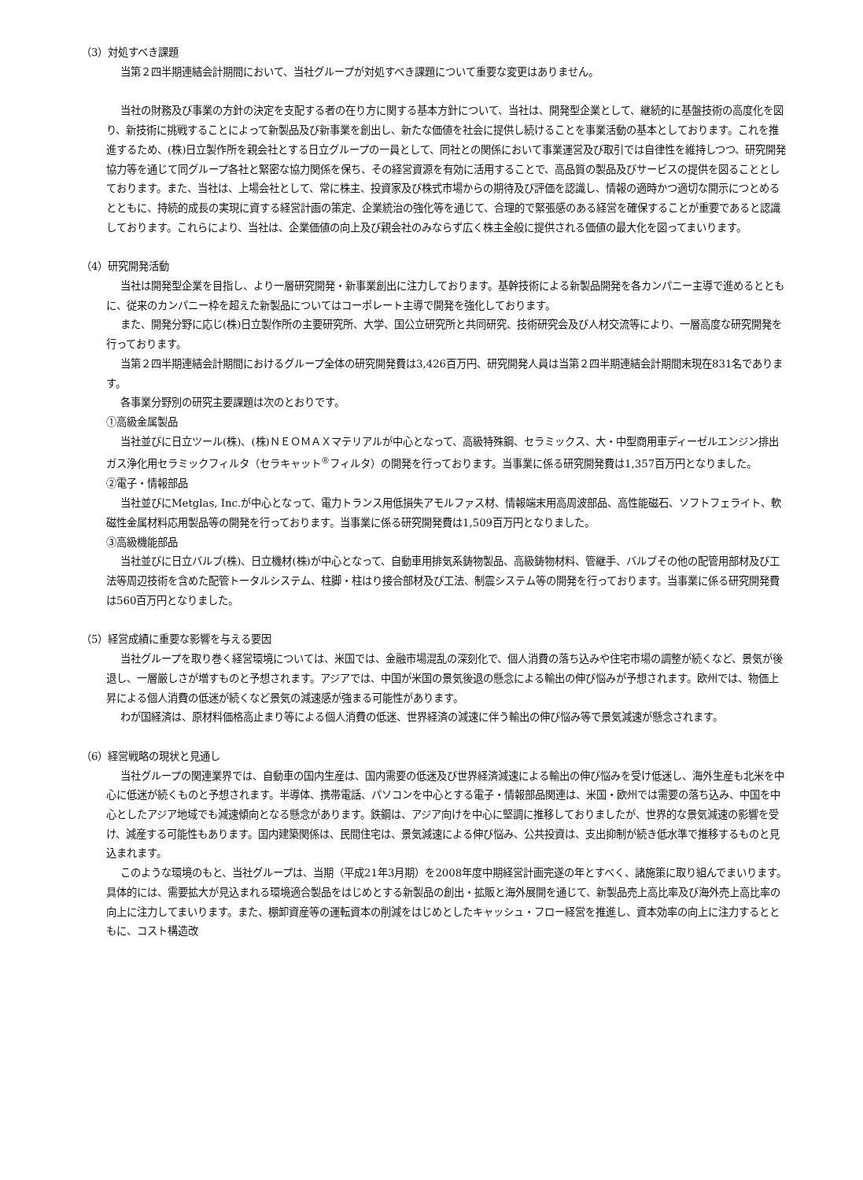（3）対処すべき課題
当第２四半期連結会計期間において、当社グループが対処すべき課題について重要な変更はありません。
当社の財務及び事業の方針の決定を支配する者の在り方に関する基本方針について、当社は、開発型企業として、継続的に基盤技術の高度化を図り、新技術に挑戦することによって新製品及び新事業を創出し、新たな価値を社会に提供し続けることを事業活動の基本としております。これを推進するため、(株)日立製作所を親会社とする日立グループの一員として、同社との関係において事業運営及び取引では自律性を維持しつつ、研究開発協力等を通じて同グループ各社と緊密な協力関係を保ち、その経営資源を有効に活用することで、高品質の製品及びサービスの提供を図ることとしております。また、当社は、上場会社として、常に株主、投資家及び株式市場からの期待及び評価を認識し、情報の適時かつ適切な開示につとめるとともに、持続的成長の実現に資する経営計画の策定、企業統治の強化等を通じて、合理的で緊張感のある経営を確保することが重要であると認識しております。これらにより、当社は、企業価値の向上及び親会社のみならず広く株主全般に提供される価値の最大化を図ってまいります。
（4）研究開発活動
当社は開発型企業を目指し、より一層研究開発・新事業創出に注力しております。基幹技術による新製品開発を各カンパニー主導で進めるとともに、従来のカンパニー枠を超えた新製品についてはコーポレート主導で開発を強化しております。
また、開発分野に応じ(株)日立製作所の主要研究所、大学、国公立研究所と共同研究、技術研究会及び人材交流等により、一層高度な研究開発を行っております。
当第２四半期連結会計期間におけるグループ全体の研究開発費は3,426百万円、研究開発人員は当第２四半期連結会計期間末現在831名であります。
各事業分野別の研究主要課題は次のとおりです。
①高級金属製品
当社並びに日立ツール(株)、(株)ＮＥＯＭＡＸマテリアルが中心となって、高級特殊鋼、セラミックス、大・中型商用車ディーゼルエンジン排出ガス浄化用セラミックフィルタ（セラキャット<sup>®</sup>フィルタ）の開発を行っております。当事業に係る研究開発費は1,357百万円となりました。
②電子・情報部品
当社並びにMetglas, Inc.が中心となって、電力トランス用低損失アモルファス材、情報端末用高周波部品、高性能磁石、ソフトフェライト、軟磁性金属材料応用製品等の開発を行っております。当事業に係る研究開発費は1,509百万円となりました。
③高級機能部品
当社並びに日立バルブ(株)、日立機材(株)が中心となって、自動車用排気系鋳物製品、高級鋳物材料、管継手、バルブその他の配管用部材及び工法等周辺技術を含めた配管トータルシステム、柱脚・柱はり接合部材及び工法、制震システム等の開発を行っております。当事業に係る研究開発費は560百万円となりました。
（5）経営成績に重要な影響を与える要因
当社グループを取り巻く経営環境については、米国では、金融市場混乱の深刻化で、個人消費の落ち込みや住宅市場の調整が続くなど、景気が後退し、一層厳しさが増すものと予想されます。アジアでは、中国が米国の景気後退の懸念による輸出の伸び悩みが予想されます。欧州では、物価上昇による個人消費の低迷が続くなど景気の減速感が強まる可能性があります。
わが国経済は、原材料価格高止まり等による個人消費の低迷、世界経済の減速に伴う輸出の伸び悩み等で景気減速が懸念されます。
（6）経営戦略の現状と見通し
当社グループの関連業界では、自動車の国内生産は、国内需要の低迷及び世界経済減速による輸出の伸び悩みを受け低迷し、海外生産も北米を中心に低迷が続くものと予想されます。半導体、携帯電話、パソコンを中心とする電子・情報部品関連は、米国・欧州では需要の落ち込み、中国を中心としたアジア地域でも減速傾向となる懸念があります。鉄鋼は、アジア向けを中心に堅調に推移しておりましたが、世界的な景気減速の影響を受け、減産する可能性もあります。国内建築関係は、民間住宅は、景気減速による伸び悩み、公共投資は、支出抑制が続き低水準で推移するものと見込まれます。
このような環境のもと、当社グループは、当期（平成21年3月期）を2008年度中期経営計画完遂の年とすべく、諸施策に取り組んでまいります。具体的には、需要拡大が見込まれる環境適合製品をはじめとする新製品の創出・拡販と海外展開を通じて、新製品売上高比率及び海外売上高比率の向上に注力してまいります。また、棚卸資産等の運転資本の削減をはじめとしたキャッシュ・フロー経営を推進し、資本効率の向上に注力するとともに、コスト構造改